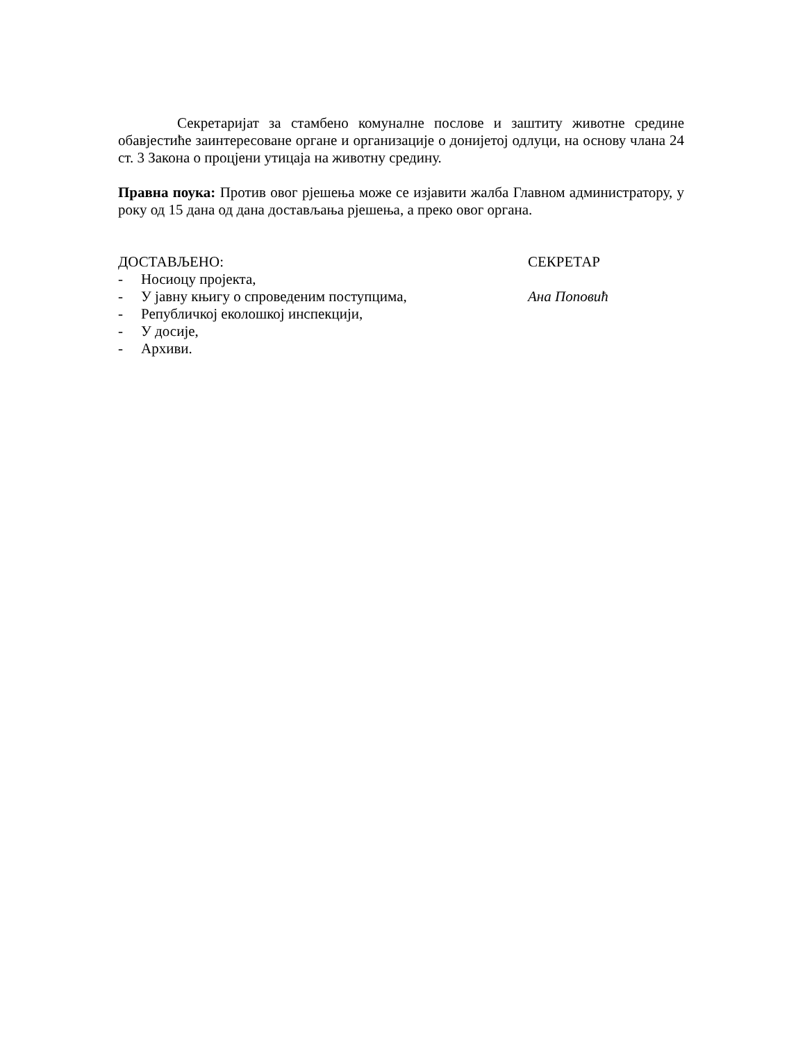Секретаријат за стамбено комуналне послове и заштиту животне средине обавјестиће заинтересоване органе и организације о донијетој одлуци, на основу члана 24 ст. 3 Закона о процјени утицаја на животну средину.
Правна поука: Против овог рјешења може се изјавити жалба Главном администратору, у року од 15 дана од дана достављања рјешења, а преко овог органа.
ДОСТАВЉЕНО:
- Носиоцу пројекта,
- У јавну књигу о спроведеним поступцима,
- Републичкој еколошкој инспекцији,
- У досије,
- Архиви.
СЕКРЕТАР
Ана Поповић